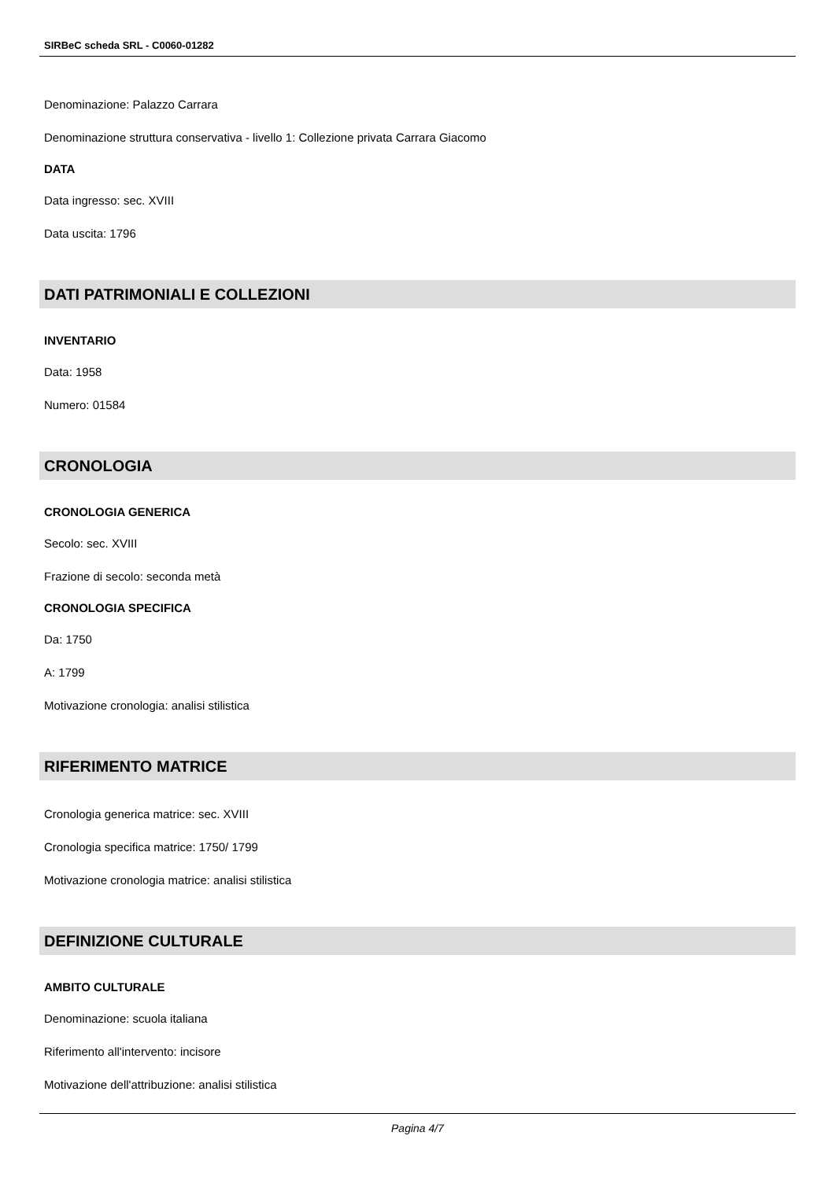SIRBeC scheda SRL - C0060-01282
Denominazione: Palazzo Carrara
Denominazione struttura conservativa - livello 1: Collezione privata Carrara Giacomo
DATA
Data ingresso: sec. XVIII
Data uscita: 1796
DATI PATRIMONIALI E COLLEZIONI
INVENTARIO
Data: 1958
Numero: 01584
CRONOLOGIA
CRONOLOGIA GENERICA
Secolo: sec. XVIII
Frazione di secolo: seconda metà
CRONOLOGIA SPECIFICA
Da: 1750
A: 1799
Motivazione cronologia: analisi stilistica
RIFERIMENTO MATRICE
Cronologia generica matrice: sec. XVIII
Cronologia specifica matrice: 1750/ 1799
Motivazione cronologia matrice: analisi stilistica
DEFINIZIONE CULTURALE
AMBITO CULTURALE
Denominazione: scuola italiana
Riferimento all'intervento: incisore
Motivazione dell'attribuzione: analisi stilistica
Pagina 4/7